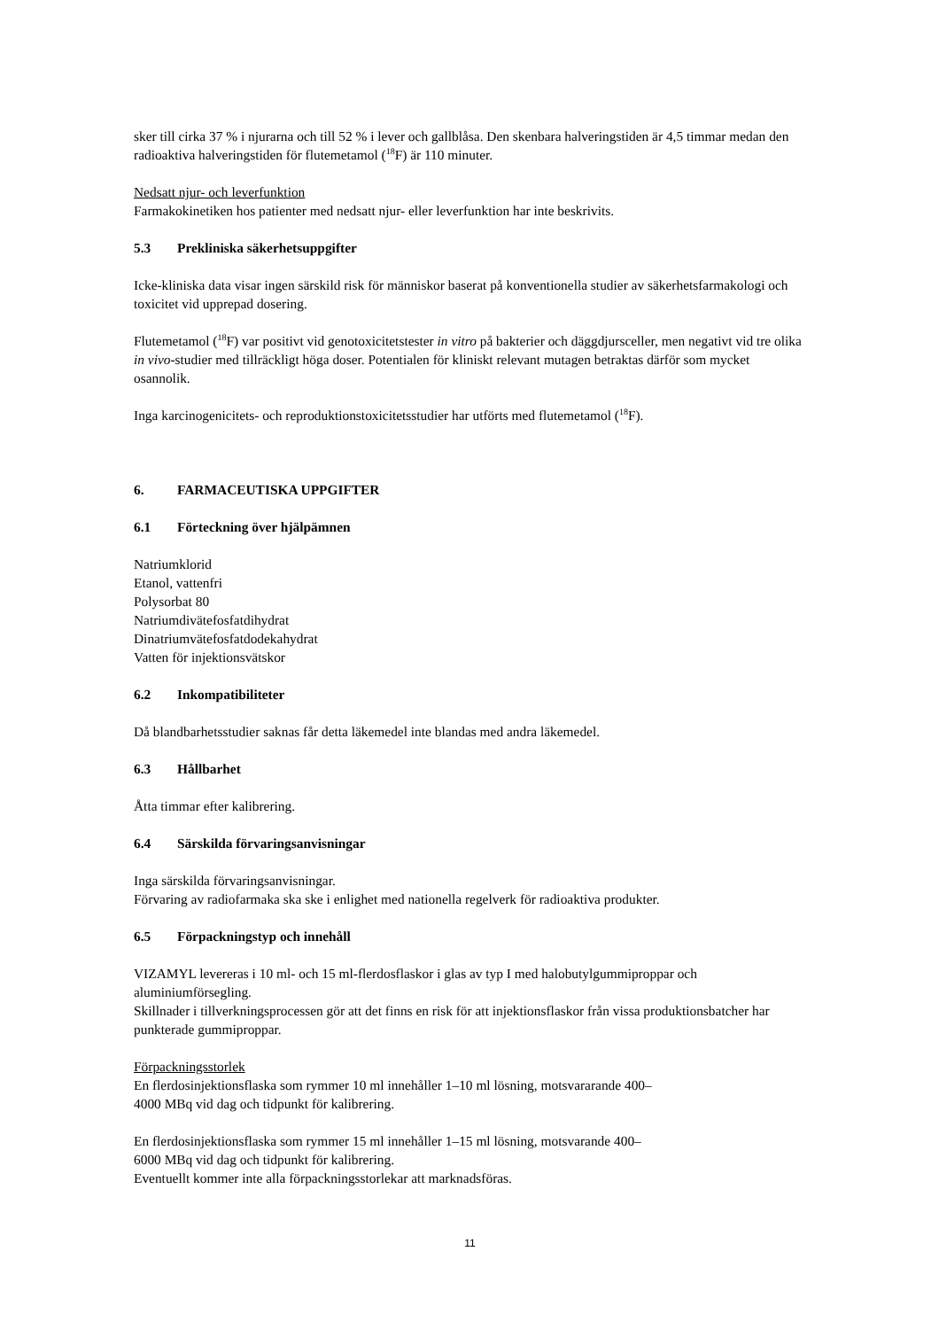sker till cirka 37 % i njurarna och till 52 % i lever och gallblåsa. Den skenbara halveringstiden är 4,5 timmar medan den radioaktiva halveringstiden för flutemetamol (<sup>18</sup>F) är 110 minuter.
Nedsatt njur- och leverfunktion
Farmakokinetiken hos patienter med nedsatt njur- eller leverfunktion har inte beskrivits.
5.3 Prekliniska säkerhetsuppgifter
Icke-kliniska data visar ingen särskild risk för människor baserat på konventionella studier av säkerhetsfarmakologi och toxicitet vid upprepad dosering.
Flutemetamol (<sup>18</sup>F) var positivt vid genotoxicitetstester in vitro på bakterier och däggdjursceller, men negativt vid tre olika in vivo-studier med tillräckligt höga doser. Potentialen för kliniskt relevant mutagen betraktas därför som mycket osannolik.
Inga karcinogenicitets- och reproduktionstoxicitetsstudier har utförts med flutemetamol (<sup>18</sup>F).
6. FARMACEUTISKA UPPGIFTER
6.1 Förteckning över hjälpämnen
Natriumklorid
Etanol, vattenfri
Polysorbat 80
Natriumdivätefosfatdihydrat
Dinatriumvätefosfatdodekahydrat
Vatten för injektionsvätskor
6.2 Inkompatibiliteter
Då blandbarhetsstudier saknas får detta läkemedel inte blandas med andra läkemedel.
6.3 Hållbarhet
Åtta timmar efter kalibrering.
6.4 Särskilda förvaringsanvisningar
Inga särskilda förvaringsanvisningar.
Förvaring av radiofarmaka ska ske i enlighet med nationella regelverk för radioaktiva produkter.
6.5 Förpackningstyp och innehåll
VIZAMYL levereras i 10 ml- och 15 ml-flerdosflaskor i glas av typ I med halobutylgummiproppar och aluminiumförsegling.
Skillnader i tillverkningsprocessen gör att det finns en risk för att injektionsflaskor från vissa produktionsbatcher har punkterade gummiproppar.
Förpackningsstorlek
En flerdosinjektionsflaska som rymmer 10 ml innehåller 1–10 ml lösning, motsvararande 400–
4000 MBq vid dag och tidpunkt för kalibrering.
En flerdosinjektionsflaska som rymmer 15 ml innehåller 1–15 ml lösning, motsvarande 400–
6000 MBq vid dag och tidpunkt för kalibrering.
Eventuellt kommer inte alla förpackningsstorlekar att marknadsföras.
11